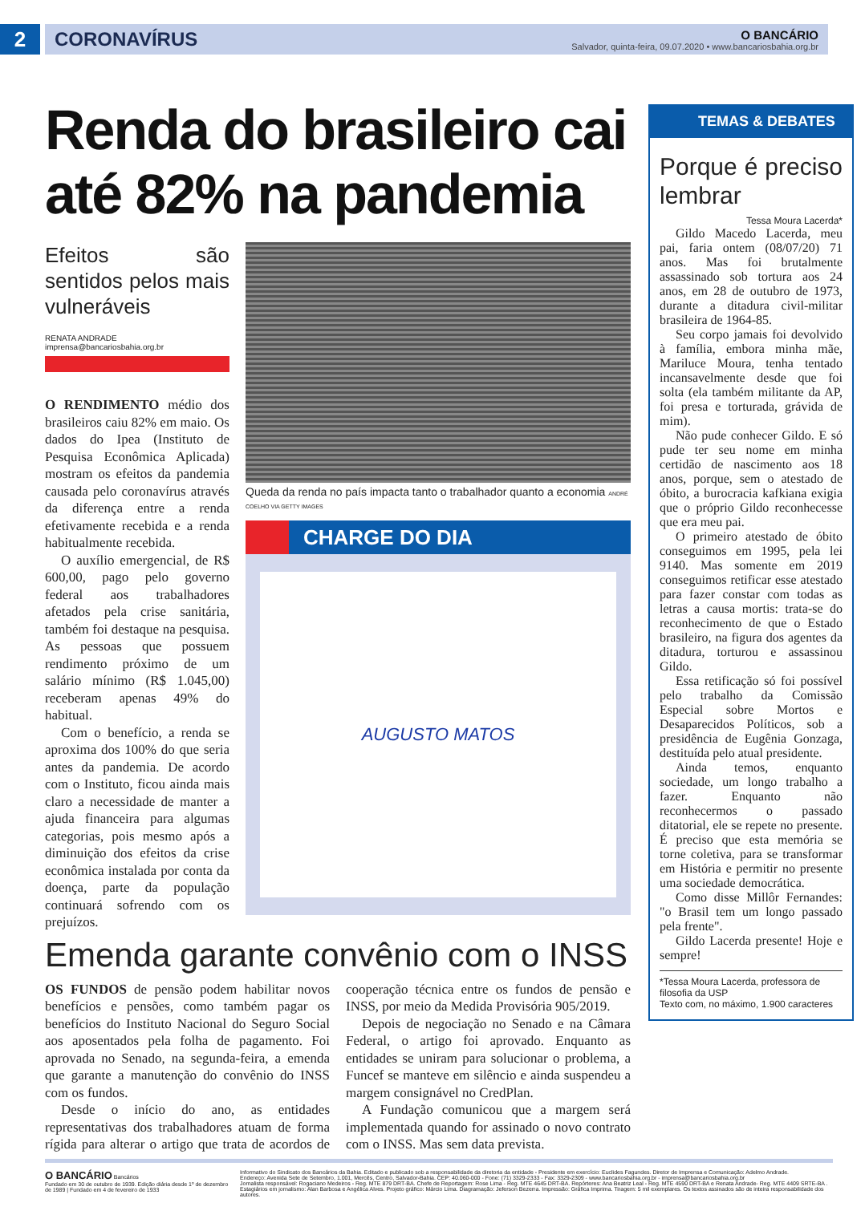2
CORONAVÍRUS
O BANCÁRIO
Salvador, quinta-feira, 09.07.2020 • www.bancariosbahia.org.br
Renda do brasileiro cai até 82% na pandemia
Efeitos são sentidos pelos mais vulneráveis
RENATA ANDRADE
imprensa@bancariosbahia.org.br
O RENDIMENTO médio dos brasileiros caiu 82% em maio. Os dados do Ipea (Instituto de Pesquisa Econômica Aplicada) mostram os efeitos da pandemia causada pelo coronavírus através da diferença entre a renda efetivamente recebida e a renda habitualmente recebida.
O auxílio emergencial, de R$ 600,00, pago pelo governo federal aos trabalhadores afetados pela crise sanitária, também foi destaque na pesquisa. As pessoas que possuem rendimento próximo de um salário mínimo (R$ 1.045,00) receberam apenas 49% do habitual.
Com o benefício, a renda se aproxima dos 100% do que seria antes da pandemia. De acordo com o Instituto, ficou ainda mais claro a necessidade de manter a ajuda financeira para algumas categorias, pois mesmo após a diminuição dos efeitos da crise econômica instalada por conta da doença, parte da população continuará sofrendo com os prejuízos.
Queda da renda no país impacta tanto o trabalhador quanto a economia ANDRÉ COELHO VIA GETTY IMAGES
CHARGE DO DIA
AUGUSTO MATOS
Emenda garante convênio com o INSS
OS FUNDOS de pensão podem habilitar novos benefícios e pensões, como também pagar os benefícios do Instituto Nacional do Seguro Social aos aposentados pela folha de pagamento. Foi aprovada no Senado, na segunda-feira, a emenda que garante a manutenção do convênio do INSS com os fundos.
Desde o início do ano, as entidades representativas dos trabalhadores atuam de forma rígida para alterar o artigo que trata de acordos de cooperação técnica entre os fundos de pensão e INSS, por meio da Medida Provisória 905/2019.
Depois de negociação no Senado e na Câmara Federal, o artigo foi aprovado. Enquanto as entidades se uniram para solucionar o problema, a Funcef se manteve em silêncio e ainda suspendeu a margem consignável no CredPlan.
A Fundação comunicou que a margem será implementada quando for assinado o novo contrato com o INSS. Mas sem data prevista.
TEMAS & DEBATES
Porque é preciso lembrar
Tessa Moura Lacerda*
Gildo Macedo Lacerda, meu pai, faria ontem (08/07/20) 71 anos. Mas foi brutalmente assassinado sob tortura aos 24 anos, em 28 de outubro de 1973, durante a ditadura civil-militar brasileira de 1964-85.
Seu corpo jamais foi devolvido à família, embora minha mãe, Mariluce Moura, tenha tentado incansavelmente desde que foi solta (ela também militante da AP, foi presa e torturada, grávida de mim).
Não pude conhecer Gildo. E só pude ter seu nome em minha certidão de nascimento aos 18 anos, porque, sem o atestado de óbito, a burocracia kafkiana exigia que o próprio Gildo reconhecesse que era meu pai.
O primeiro atestado de óbito conseguimos em 1995, pela lei 9140. Mas somente em 2019 conseguimos retificar esse atestado para fazer constar com todas as letras a causa mortis: trata-se do reconhecimento de que o Estado brasileiro, na figura dos agentes da ditadura, torturou e assassinou Gildo.
Essa retificação só foi possível pelo trabalho da Comissão Especial sobre Mortos e Desaparecidos Políticos, sob a presidência de Eugênia Gonzaga, destituída pelo atual presidente.
Ainda temos, enquanto sociedade, um longo trabalho a fazer. Enquanto não reconhecermos o passado ditatorial, ele se repete no presente. É preciso que esta memória se torne coletiva, para se transformar em História e permitir no presente uma sociedade democrática.
Como disse Millôr Fernandes: "o Brasil tem um longo passado pela frente".
Gildo Lacerda presente! Hoje e sempre!
*Tessa Moura Lacerda, professora de filosofia da USP
Texto com, no máximo, 1.900 caracteres
O BANCÁRIO Bancários
Fundado em 30 de outubro de 1939. Edição diária desde 1º de dezembro de 1989 | Fundado em 4 de fevereiro de 1933
Informativo do Sindicato dos Bancários da Bahia. Editado e publicado sob a responsabilidade da diretoria da entidade - Presidente em exercício: Euclides Fagundes. Diretor de Imprensa e Comunicação: Adelmo Andrade.
Endereço: Avenida Sete de Setembro, 1.001, Mercês, Centro, Salvador-Bahia. CEP: 40.060-000 - Fone: (71) 3329-2333 - Fax: 3329-2309 - www.bancariosbahia.org.br - imprensa@bancariosbahia.org.br
Jornalista responsável: Rogaciano Medeiros - Reg. MTE 879 DRT-BA. Chefe de Reportagem: Rose Lima - Reg. MTE 4645 DRT-BA. Repórteres: Ana Beatriz Leal - Reg. MTE 4590 DRT-BA e Renata Andrade- Reg. MTE 4409 SRTE-BA .
Estagiários em jornalismo: Alan Barbosa e Angélica Alves. Projeto gráfico: Márcio Lima. Diagramação: Jeferson Bezerra. Impressão: Gráfica Imprima. Tiragem: 5 mil exemplares. Os textos assinados são de inteira responsabilidade dos autores.